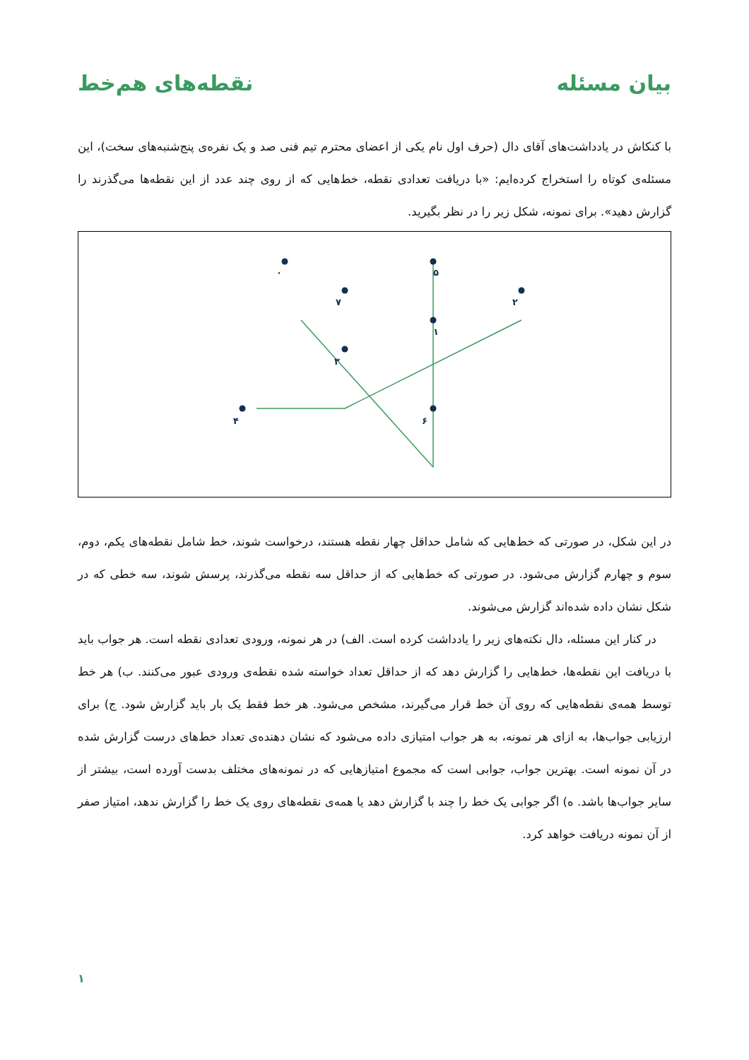بیان مسئله نقطه‌های هم‌خط
با کنکاش در یادداشت‌های آقای دال (حرف اول نام یکی از اعضای محترم تیم فنی صد و یک نفره‌ی پنج‌شنبه‌های سخت)، این مسئله‌ی کوتاه را استخراج کرده‌ایم: «با دریافت تعدادی نقطه، خط‌هایی که از روی چند عدد از این نقطه‌ها می‌گذرند را گزارش دهید». برای نمونه، شکل زیر را در نظر بگیرید.
۰
۵
۷
۲
۱
۶
۴
۳
در این شکل، در صورتی که خط‌هایی که شامل حداقل چهار نقطه هستند، درخواست شوند، خط شامل نقطه‌های یکم، دوم، سوم و چهارم گزارش می‌شود. در صورتی که خط‌هایی که از حداقل سه نقطه می‌گذرند، پرسش شوند، سه خطی که در شکل نشان داده شده‌اند گزارش می‌شوند.
در کنار این مسئله، دال نکته‌های زیر را یادداشت کرده است. الف) در هر نمونه، ورودی تعدادی نقطه است. هر جواب باید با دریافت این نقطه‌ها، خط‌هایی را گزارش دهد که از حداقل تعداد خواسته شده نقطه‌ی ورودی عبور می‌کنند. ب) هر خط توسط همه‌ی نقطه‌هایی که روی آن خط قرار می‌گیرند، مشخص می‌شود. هر خط فقط یک بار باید گزارش شود. ج) برای ارزیابی جواب‌ها، به ازای هر نمونه، به هر جواب امتیازی داده می‌شود که نشان دهنده‌ی تعداد خط‌های درست گزارش شده در آن نمونه است. بهترین جواب، جوابی است که مجموع امتیازهایی که در نمونه‌های مختلف بدست آورده است، بیشتر از سایر جواب‌ها باشد. ه) اگر جوابی یک خط را چند با گزارش دهد یا همه‌ی نقطه‌های روی یک خط را گزارش ندهد، امتیاز صفر از آن نمونه دریافت خواهد کرد.
۱